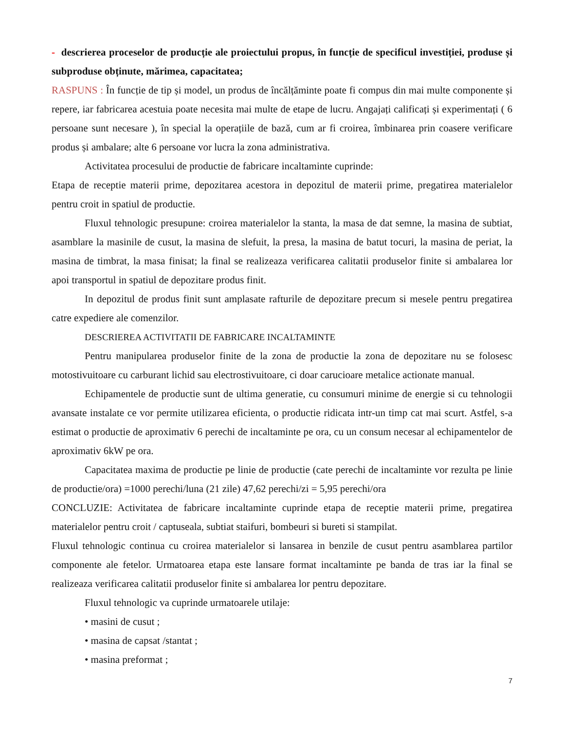- descrierea proceselor de producție ale proiectului propus, în funcție de specificul investiției, produse și subproduse obținute, mărimea, capacitatea;
RASPUNS : În funcție de tip și model, un produs de încălțăminte poate fi compus din mai multe componente și repere, iar fabricarea acestuia poate necesita mai multe de etape de lucru. Angajați calificați și experimentați ( 6 persoane sunt necesare ), în special la operațiile de bază, cum ar fi croirea, îmbinarea prin coasere verificare produs și ambalare; alte 6 persoane vor lucra la zona administrativa.
Activitatea procesului de productie de fabricare incaltaminte cuprinde:
Etapa de receptie materii prime, depozitarea acestora in depozitul de materii prime, pregatirea materialelor pentru croit in spatiul de productie.
Fluxul tehnologic presupune: croirea materialelor la stanta, la masa de dat semne, la masina de subtiat, asamblare la masinile de cusut, la masina de slefuit, la presa, la masina de batut tocuri, la masina de periat, la masina de timbrat, la masa finisat; la final se realizeaza verificarea calitatii produselor finite si ambalarea lor apoi transportul in spatiul de depozitare produs finit.
In depozitul de produs finit sunt amplasate rafturile de depozitare precum si mesele pentru pregatirea catre expediere ale comenzilor.
DESCRIEREA ACTIVITATII DE FABRICARE INCALTAMINTE
Pentru manipularea produselor finite de la zona de productie la zona de depozitare nu se folosesc motostivuitoare cu carburant lichid sau electrostivuitoare, ci doar carucioare metalice actionate manual.
Echipamentele de productie sunt de ultima generatie, cu consumuri minime de energie si cu tehnologii avansate instalate ce vor permite utilizarea eficienta, o productie ridicata intr-un timp cat mai scurt. Astfel, s-a estimat o productie de aproximativ 6 perechi de incaltaminte pe ora, cu un consum necesar al echipamentelor de aproximativ 6kW pe ora.
Capacitatea maxima de productie pe linie de productie (cate perechi de incaltaminte vor rezulta pe linie de productie/ora) =1000 perechi/luna (21 zile) 47,62 perechi/zi = 5,95 perechi/ora
CONCLUZIE: Activitatea de fabricare incaltaminte cuprinde etapa de receptie materii prime, pregatirea materialelor pentru croit / captuseala, subtiat staifuri, bombeuri si bureti si stampilat.
Fluxul tehnologic continua cu croirea materialelor si lansarea in benzile de cusut pentru asamblarea partilor componente ale fetelor. Urmatoarea etapa este lansare format incaltaminte pe banda de tras iar la final se realizeaza verificarea calitatii produselor finite si ambalarea lor pentru depozitare.
Fluxul tehnologic va cuprinde urmatoarele utilaje:
• masini de cusut ;
• masina de capsat /stantat ;
• masina preformat ;
7